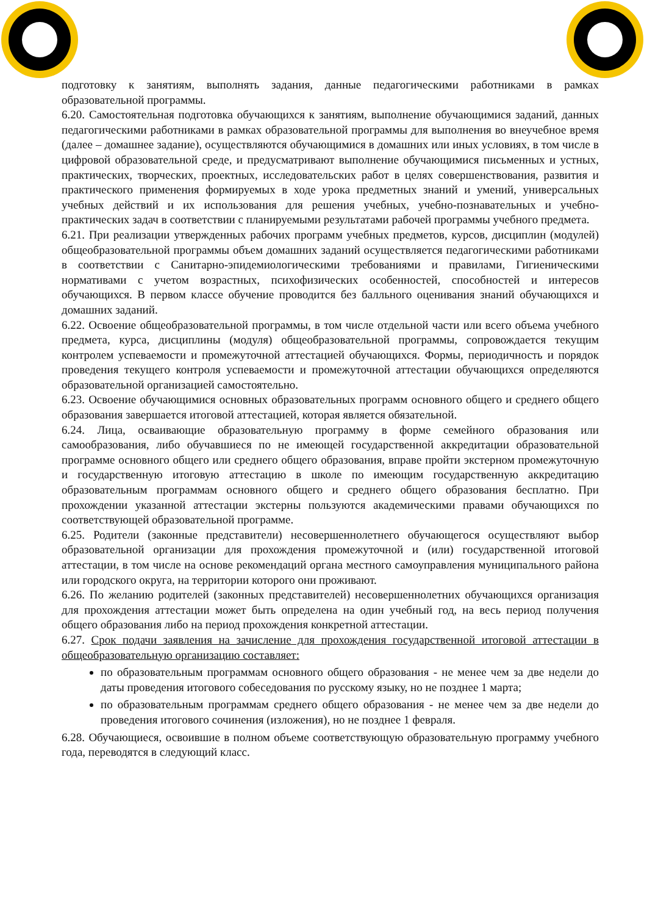подготовку к занятиям, выполнять задания, данные педагогическими работниками в рамках образовательной программы.
6.20. Самостоятельная подготовка обучающихся к занятиям, выполнение обучающимися заданий, данных педагогическими работниками в рамках образовательной программы для выполнения во внеучебное время (далее – домашнее задание), осуществляются обучающимися в домашних или иных условиях, в том числе в цифровой образовательной среде, и предусматривают выполнение обучающимися письменных и устных, практических, творческих, проектных, исследовательских работ в целях совершенствования, развития и практического применения формируемых в ходе урока предметных знаний и умений, универсальных учебных действий и их использования для решения учебных, учебно-познавательных и учебно-практических задач в соответствии с планируемыми результатами рабочей программы учебного предмета.
6.21. При реализации утвержденных рабочих программ учебных предметов, курсов, дисциплин (модулей) общеобразовательной программы объем домашних заданий осуществляется педагогическими работниками в соответствии с Санитарно-эпидемиологическими требованиями и правилами, Гигиеническими нормативами с учетом возрастных, психофизических особенностей, способностей и интересов обучающихся. В первом классе обучение проводится без балльного оценивания знаний обучающихся и домашних заданий.
6.22. Освоение общеобразовательной программы, в том числе отдельной части или всего объема учебного предмета, курса, дисциплины (модуля) общеобразовательной программы, сопровождается текущим контролем успеваемости и промежуточной аттестацией обучающихся. Формы, периодичность и порядок проведения текущего контроля успеваемости и промежуточной аттестации обучающихся определяются образовательной организацией самостоятельно.
6.23. Освоение обучающимися основных образовательных программ основного общего и среднего общего образования завершается итоговой аттестацией, которая является обязательной.
6.24. Лица, осваивающие образовательную программу в форме семейного образования или самообразования, либо обучавшиеся по не имеющей государственной аккредитации образовательной программе основного общего или среднего общего образования, вправе пройти экстерном промежуточную и государственную итоговую аттестацию в школе по имеющим государственную аккредитацию образовательным программам основного общего и среднего общего образования бесплатно. При прохождении указанной аттестации экстерны пользуются академическими правами обучающихся по соответствующей образовательной программе.
6.25. Родители (законные представители) несовершеннолетнего обучающегося осуществляют выбор образовательной организации для прохождения промежуточной и (или) государственной итоговой аттестации, в том числе на основе рекомендаций органа местного самоуправления муниципального района или городского округа, на территории которого они проживают.
6.26. По желанию родителей (законных представителей) несовершеннолетних обучающихся организация для прохождения аттестации может быть определена на один учебный год, на весь период получения общего образования либо на период прохождения конкретной аттестации.
6.27. Срок подачи заявления на зачисление для прохождения государственной итоговой аттестации в общеобразовательную организацию составляет:
по образовательным программам основного общего образования - не менее чем за две недели до даты проведения итогового собеседования по русскому языку, но не позднее 1 марта;
по образовательным программам среднего общего образования - не менее чем за две недели до проведения итогового сочинения (изложения), но не позднее 1 февраля.
6.28. Обучающиеся, освоившие в полном объеме соответствующую образовательную программу учебного года, переводятся в следующий класс.